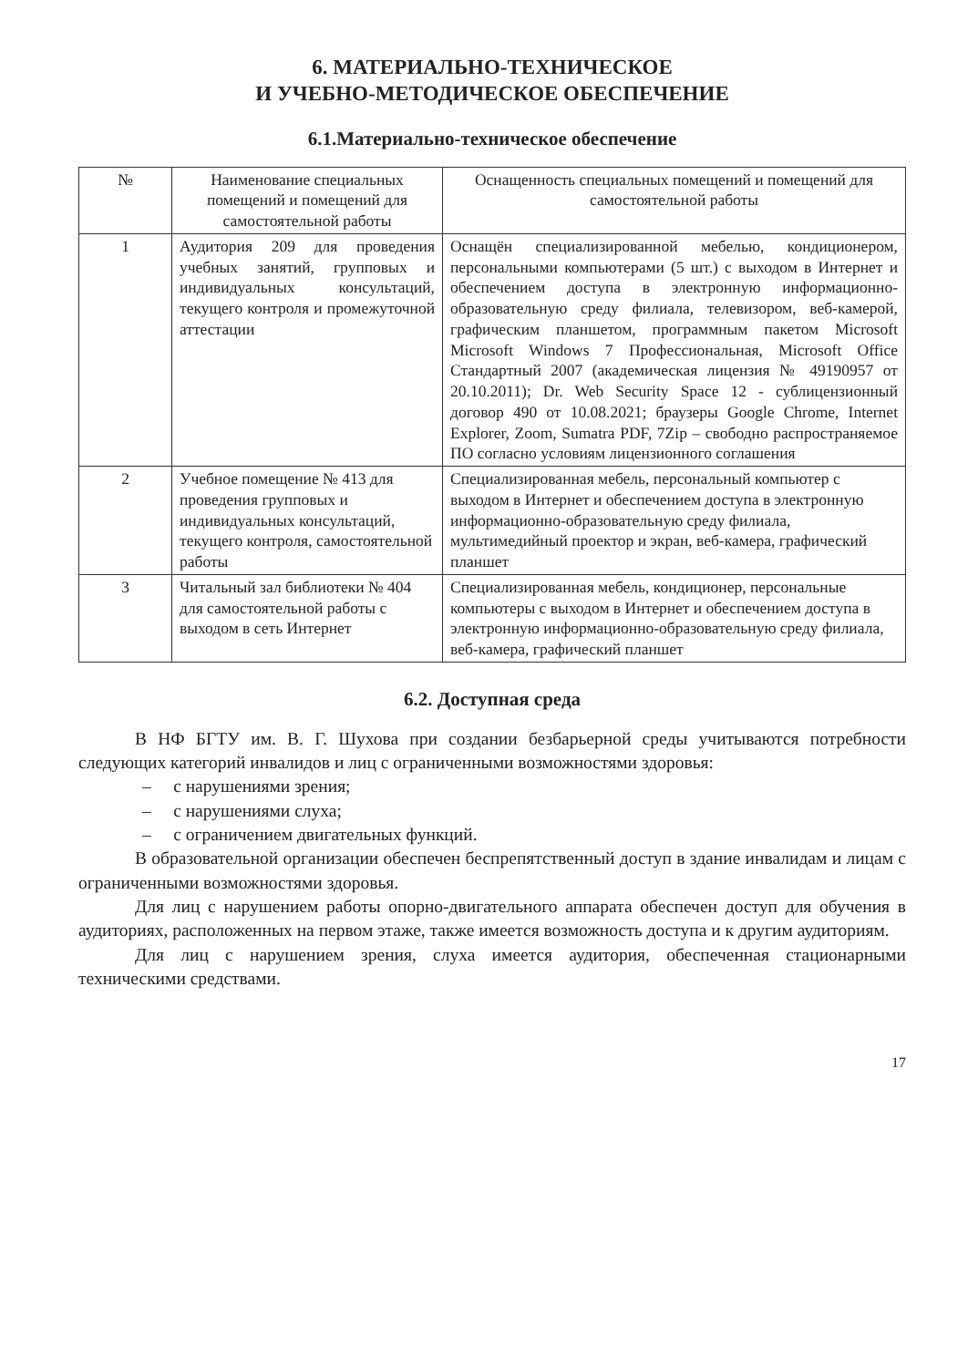6. МАТЕРИАЛЬНО-ТЕХНИЧЕСКОЕ
И УЧЕБНО-МЕТОДИЧЕСКОЕ ОБЕСПЕЧЕНИЕ
6.1.Материально-техническое обеспечение
| № | Наименование специальных помещений и помещений для самостоятельной работы | Оснащенность специальных помещений и помещений для самостоятельной работы |
| --- | --- | --- |
| 1 | Аудитория 209 для проведения учебных занятий, групповых и индивидуальных консультаций, текущего контроля и промежуточной аттестации | Оснащён специализированной мебелью, кондиционером, персональными компьютерами (5 шт.) с выходом в Интернет и обеспечением доступа в электронную информационно-образовательную среду филиала, телевизором, веб-камерой, графическим планшетом, программным пакетом Microsoft Microsoft Windows 7 Профессиональная, Microsoft Office Стандартный 2007 (академическая лицензия № 49190957 от 20.10.2011); Dr. Web Security Space 12 - сублицензионный договор 490 от 10.08.2021; браузеры Google Chrome, Internet Explorer, Zoom, Sumatra PDF, 7Zip – свободно распространяемое ПО согласно условиям лицензионного соглашения |
| 2 | Учебное помещение № 413 для проведения групповых и индивидуальных консультаций, текущего контроля, самостоятельной работы | Специализированная мебель, персональный компьютер с выходом в Интернет и обеспечением доступа в электронную информационно-образовательную среду филиала, мультимедийный проектор и экран, веб-камера, графический планшет |
| 3 | Читальный зал библиотеки № 404 для самостоятельной работы с выходом в сеть Интернет | Специализированная мебель, кондиционер, персональные компьютеры с выходом в Интернет и обеспечением доступа в электронную информационно-образовательную среду филиала, веб-камера, графический планшет |
6.2. Доступная среда
В НФ БГТУ им. В. Г. Шухова при создании безбарьерной среды учитываются потребности следующих категорий инвалидов и лиц с ограниченными возможностями здоровья:
– с нарушениями зрения;
– с нарушениями слуха;
– с ограничением двигательных функций.
В образовательной организации обеспечен беспрепятственный доступ в здание инвалидам и лицам с ограниченными возможностями здоровья.
Для лиц с нарушением работы опорно-двигательного аппарата обеспечен доступ для обучения в аудиториях, расположенных на первом этаже, также имеется возможность доступа и к другим аудиториям.
Для лиц с нарушением зрения, слуха имеется аудитория, обеспеченная стационарными техническими средствами.
17